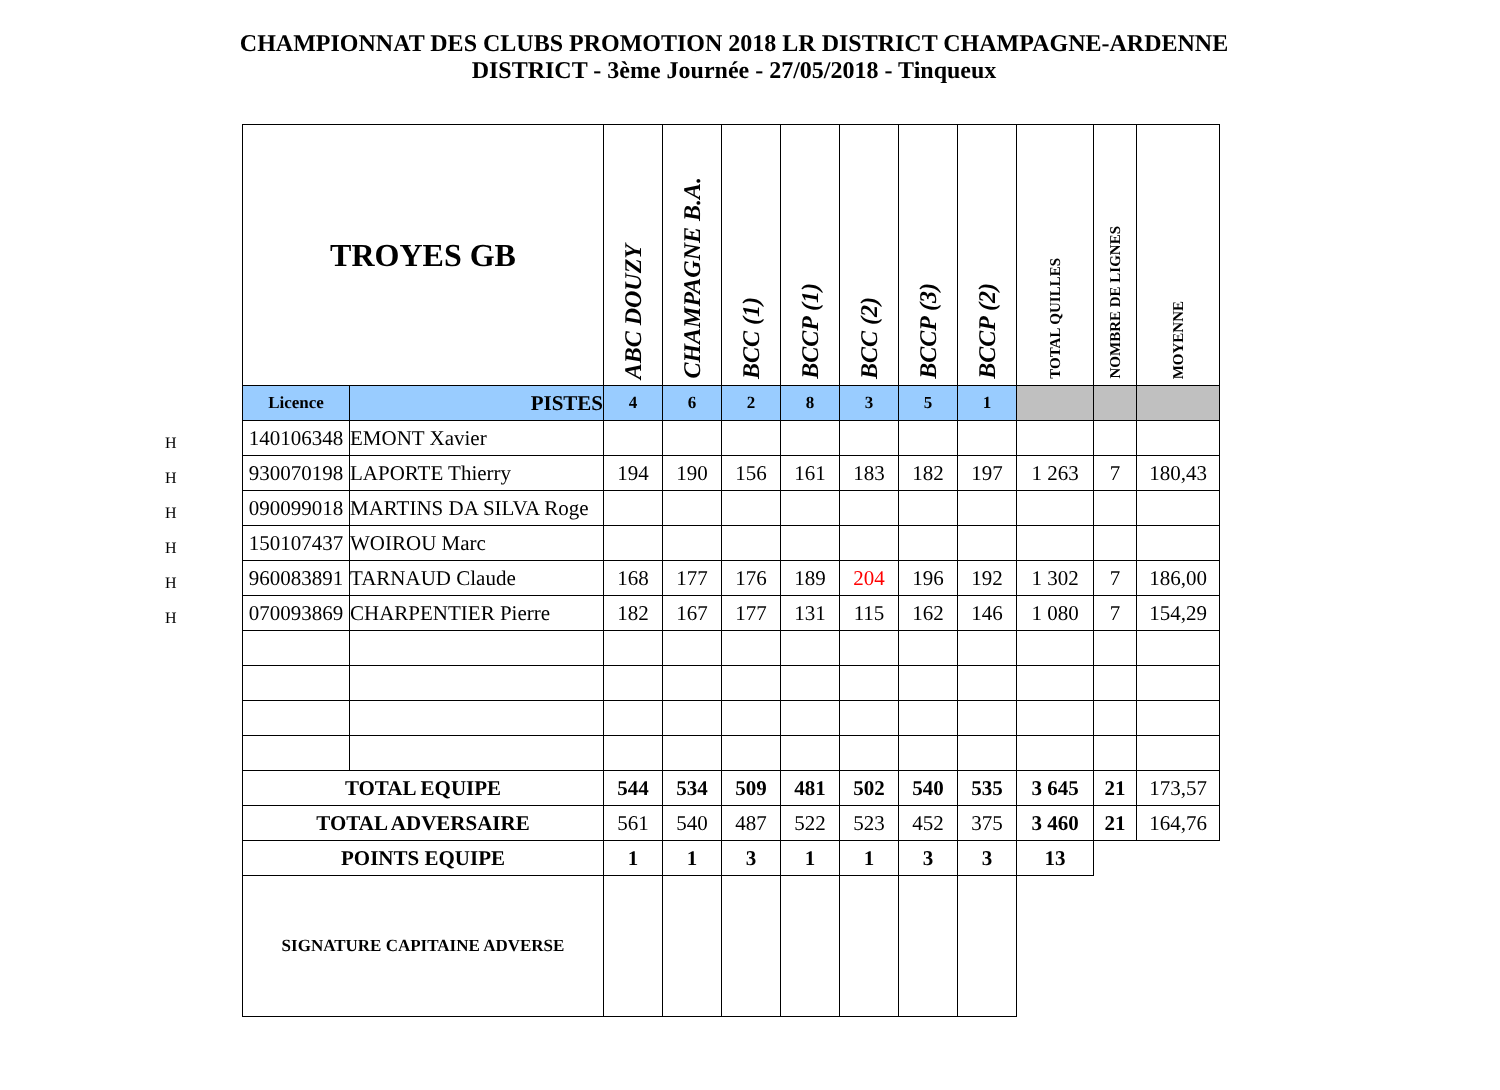CHAMPIONNAT DES CLUBS PROMOTION 2018 LR DISTRICT CHAMPAGNE-ARDENNE
DISTRICT - 3ème Journée - 27/05/2018 - Tinqueux
H
H
H
H
H
H
| TROYES GB | | ABC DOUZY | CHAMPAGNE B.A. | BCC (1) | BCCP (1) | BCC (2) | BCCP (3) | BCCP (2) | TOTAL QUILLES | NOMBRE DE LIGNES | MOYENNE |
| --- | --- | --- | --- | --- | --- | --- | --- | --- | --- | --- | --- |
| Licence | PISTES | 4 | 6 | 2 | 8 | 3 | 5 | 1 | | | |
| 140106348 | EMONT Xavier | | | | | | | | | | |
| 930070198 | LAPORTE Thierry | 194 | 190 | 156 | 161 | 183 | 182 | 197 | 1 263 | 7 | 180,43 |
| 090099018 | MARTINS DA SILVA Roge | | | | | | | | | | |
| 150107437 | WOIROU Marc | | | | | | | | | | |
| 960083891 | TARNAUD Claude | 168 | 177 | 176 | 189 | 204 | 196 | 192 | 1 302 | 7 | 186,00 |
| 070093869 | CHARPENTIER Pierre | 182 | 167 | 177 | 131 | 115 | 162 | 146 | 1 080 | 7 | 154,29 |
| TOTAL EQUIPE | | 544 | 534 | 509 | 481 | 502 | 540 | 535 | 3 645 | 21 | 173,57 |
| TOTAL ADVERSAIRE | | 561 | 540 | 487 | 522 | 523 | 452 | 375 | 3 460 | 21 | 164,76 |
| POINTS EQUIPE | | 1 | 1 | 3 | 1 | 1 | 3 | 3 | 13 | | |
| SIGNATURE CAPITAINE ADVERSE | | | | | | | | | | | |